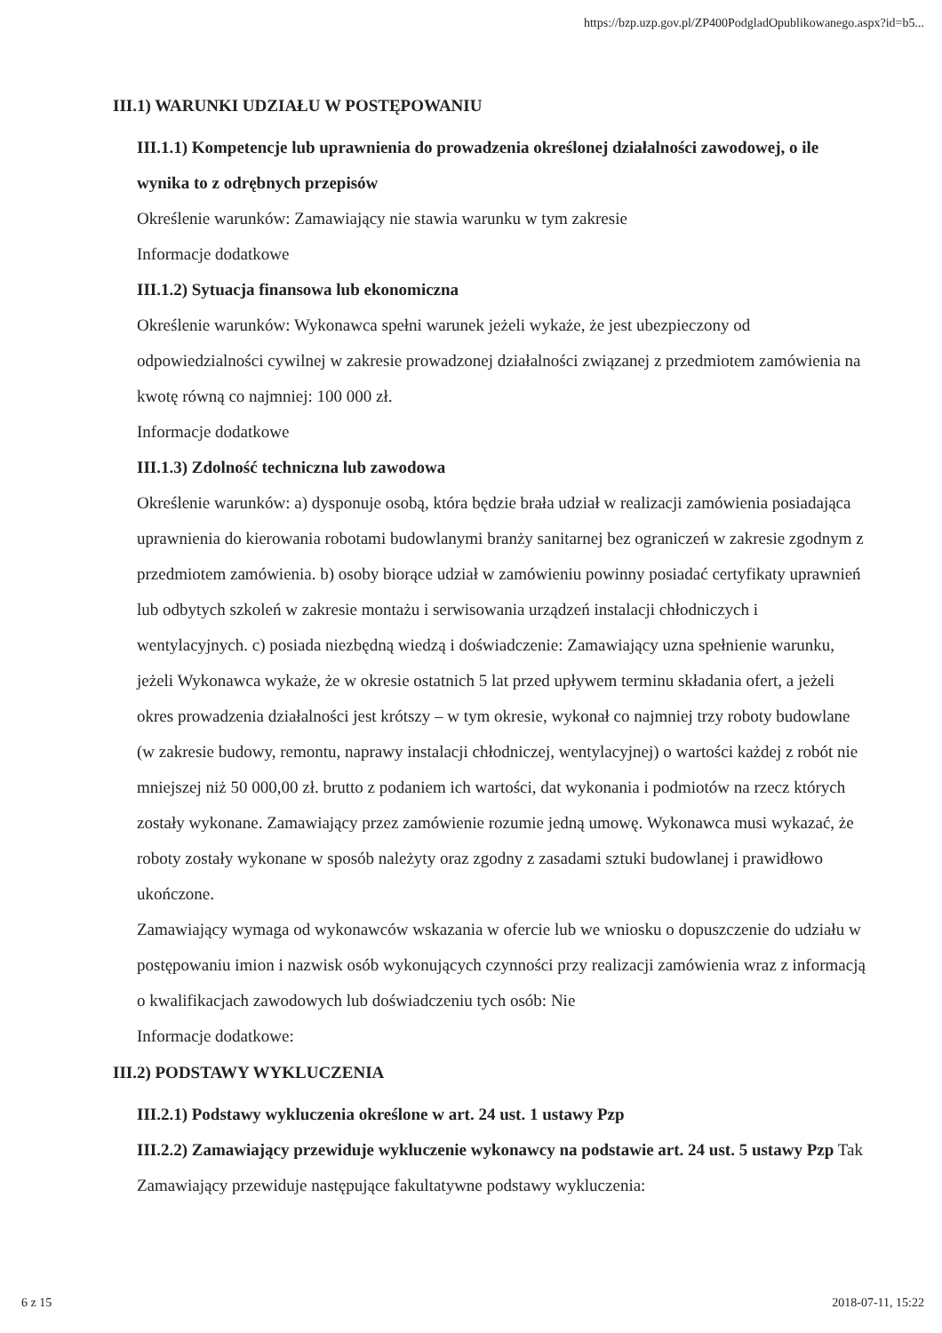https://bzp.uzp.gov.pl/ZP400PodgladOpublikowanego.aspx?id=b5...
III.1) WARUNKI UDZIAŁU W POSTĘPOWANIU
III.1.1) Kompetencje lub uprawnienia do prowadzenia określonej działalności zawodowej, o ile wynika to z odrębnych przepisów
Określenie warunków: Zamawiający nie stawia warunku w tym zakresie
Informacje dodatkowe
III.1.2) Sytuacja finansowa lub ekonomiczna
Określenie warunków: Wykonawca spełni warunek jeżeli wykaże, że jest ubezpieczony od odpowiedzialności cywilnej w zakresie prowadzonej działalności związanej z przedmiotem zamówienia na kwotę równą co najmniej: 100 000 zł.
Informacje dodatkowe
III.1.3) Zdolność techniczna lub zawodowa
Określenie warunków: a) dysponuje osobą, która będzie brała udział w realizacji zamówienia posiadająca uprawnienia do kierowania robotami budowlanymi branży sanitarnej bez ograniczeń w zakresie zgodnym z przedmiotem zamówienia. b) osoby biorące udział w zamówieniu powinny posiadać certyfikaty uprawnień lub odbytych szkoleń w zakresie montażu i serwisowania urządzeń instalacji chłodniczych i wentylacyjnych. c) posiada niezbędną wiedzą i doświadczenie: Zamawiający uzna spełnienie warunku, jeżeli Wykonawca wykaże, że w okresie ostatnich 5 lat przed upływem terminu składania ofert, a jeżeli okres prowadzenia działalności jest krótszy – w tym okresie, wykonał co najmniej trzy roboty budowlane (w zakresie budowy, remontu, naprawy instalacji chłodniczej, wentylacyjnej) o wartości każdej z robót nie mniejszej niż 50 000,00 zł. brutto z podaniem ich wartości, dat wykonania i podmiotów na rzecz których zostały wykonane. Zamawiający przez zamówienie rozumie jedną umowę. Wykonawca musi wykazać, że roboty zostały wykonane w sposób należyty oraz zgodny z zasadami sztuki budowlanej i prawidłowo ukończone.
Zamawiający wymaga od wykonawców wskazania w ofercie lub we wniosku o dopuszczenie do udziału w postępowaniu imion i nazwisk osób wykonujących czynności przy realizacji zamówienia wraz z informacją o kwalifikacjach zawodowych lub doświadczeniu tych osób: Nie
Informacje dodatkowe:
III.2) PODSTAWY WYKLUCZENIA
III.2.1) Podstawy wykluczenia określone w art. 24 ust. 1 ustawy Pzp
III.2.2) Zamawiający przewiduje wykluczenie wykonawcy na podstawie art. 24 ust. 5 ustawy Pzp Tak Zamawiający przewiduje następujące fakultatywne podstawy wykluczenia:
6 z 15 2018-07-11, 15:22